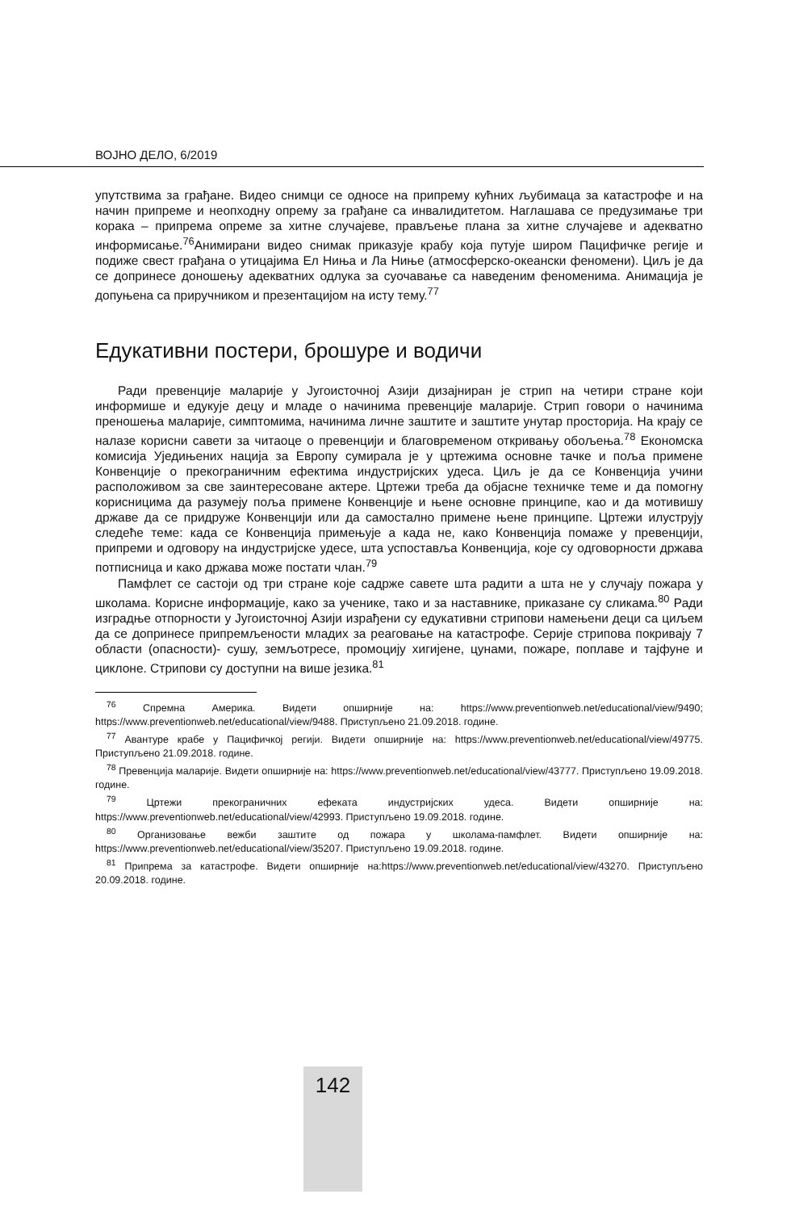ВОЈНО ДЕЛО, 6/2019
упутствима за грађане. Видео снимци се односе на припрему кућних љубимаца за катастрофе и на начин припреме и неопходну опрему за грађане са инвалидитетом. Наглашава се предузимање три корака – припрема опреме за хитне случајеве, прављење плана за хитне случајеве и адекватно информисање.<sup>76</sup>Анимирани видео снимак приказује крабу која путује широм Пацифичке регије и подиже свест грађана о утицајима Ел Ниња и Ла Ниње (атмосферско-океански феномени). Циљ је да се допринесе доношењу адекватних одлука за суочавање са наведеним феноменима. Анимација је допуњена са приручником и презентацијом на исту тему.<sup>77</sup>
Едукативни постери, брошуре и водичи
Ради превенције маларије у Југоисточној Азији дизајниран је стрип на четири стране који информише и едукује децу и младе о начинима превенције маларије. Стрип говори о начинима преношења маларије, симптомима, начинима личне заштите и заштите унутар просторија. На крају се налазе корисни савети за читаоце о превенцији и благовременом откривању обољења.<sup>78</sup> Економска комисија Уједињених нација за Европу сумирала је у цртежима основне тачке и поља примене Конвенције о прекограничним ефектима индустријских удеса. Циљ је да се Конвенција учини расположивом за све заинтересоване актере. Цртежи треба да објасне техничке теме и да помогну корисницима да разумеју поља примене Конвенције и њене основне принципе, као и да мотивишу државе да се придруже Конвенцији или да самостално примене њене принципе. Цртежи илуструју следеће теме: када се Конвенција примењује а када не, како Конвенција помаже у превенцији, припреми и одговору на индустријске удесе, шта успоставља Конвенција, које су одговорности држава потписница и како држава може постати члан.<sup>79</sup>
Памфлет се састоји од три стране које садрже савете шта радити а шта не у случају пожара у школама. Корисне информације, како за ученике, тако и за наставнике, приказане су сликама.<sup>80</sup> Ради изградње отпорности у Југоисточној Азији израђени су едукативни стрипови намењени деци са циљем да се допринесе припремљености младих за реаговање на катастрофе. Серије стрипова покривају 7 области (опасности)- сушу, земљотресе, промоцију хигијене, цунами, пожаре, поплаве и тајфуне и циклоне. Стрипови су доступни на више језика.<sup>81</sup>
<sup>76</sup> Спремна Америка. Видети опширније на: https://www.preventionweb.net/educational/view/9490; https://www.preventionweb.net/educational/view/9488. Приступљено 21.09.2018. године.
<sup>77</sup> Авантуре крабе у Пацифичкој регији. Видети опширније на: https://www.preventionweb.net/educational/view/49775. Приступљено 21.09.2018. године.
<sup>78</sup> Превенција маларије. Видети опширније на: https://www.preventionweb.net/educational/view/43777. Приступљено 19.09.2018. године.
<sup>79</sup> Цртежи прекограничних ефеката индустријских удеса. Видети опширније на: https://www.preventionweb.net/educational/view/42993. Приступљено 19.09.2018. године.
<sup>80</sup> Организовање вежби заштите од пожара у школама-памфлет. Видети опширније на: https://www.preventionweb.net/educational/view/35207. Приступљено 19.09.2018. године.
<sup>81</sup> Припрема за катастрофе. Видети опширније на:https://www.preventionweb.net/educational/view/43270. Приступљено 20.09.2018. године.
142